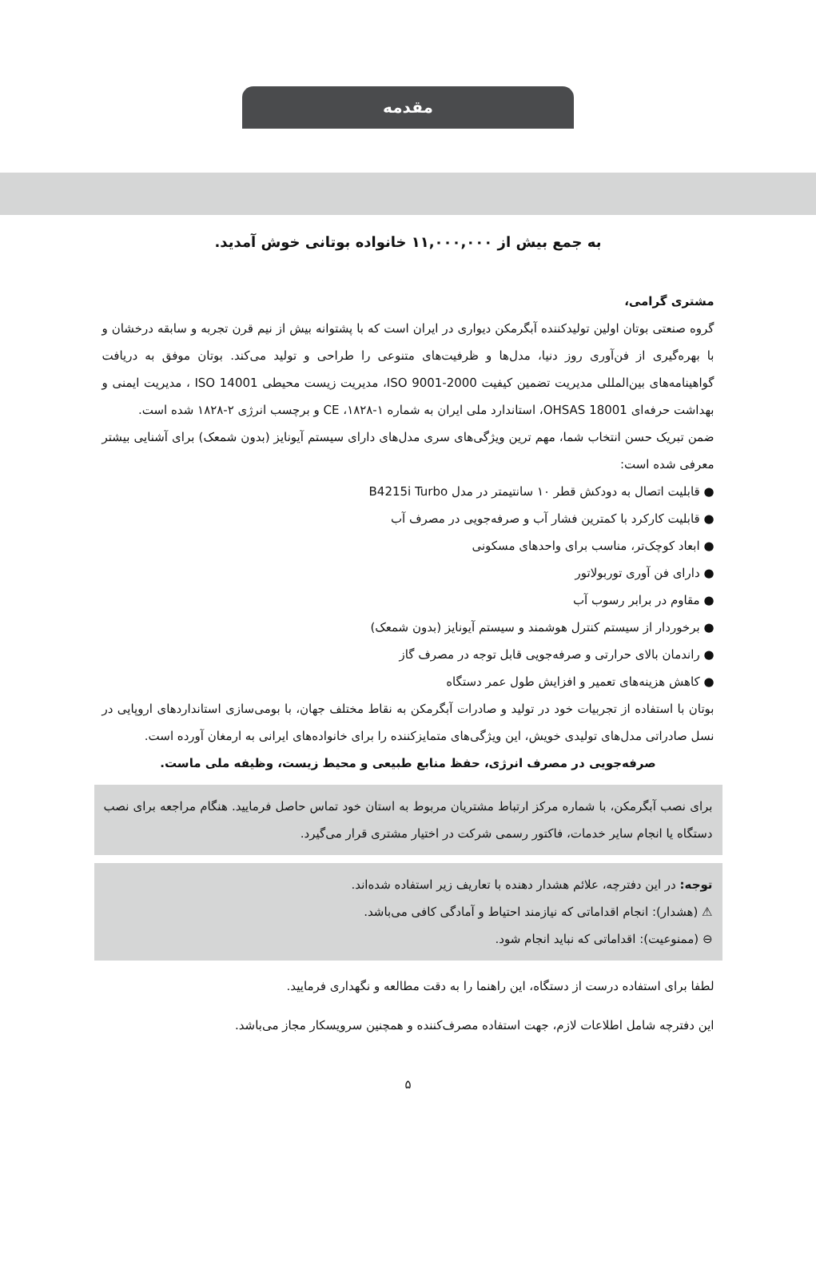مقدمه
به جمع بیش از ۱۱,۰۰۰,۰۰۰ خانواده بوتانی خوش آمدید.
مشتری گرامی،
گروه صنعتی بوتان اولین تولیدکننده آبگرمکن دیواری در ایران است که با پشتوانه بیش از نیم قرن تجربه و سابقه درخشان و با بهره‌گیری از فن‌آوری روز دنیا، مدل‌ها و ظرفیت‌های متنوعی را طراحی و تولید می‌کند. بوتان موفق به دریافت گواهینامه‌های بین‌المللی مدیریت تضمین کیفیت ISO 9001-2000، مدیریت زیست محیطی ISO 14001 ، مدیریت ایمنی و بهداشت حرفه‌ای OHSAS 18001، استاندارد ملی ایران به شماره ۱-۱۸۲۸، CE و برچسب انرژی ۲-۱۸۲۸ شده است.
ضمن تبریک حسن انتخاب شما، مهم ترین ویژگی‌های سری مدل‌های دارای سیستم آیونایز (بدون شمعک) برای آشنایی بیشتر معرفی شده است:
● قابلیت اتصال به دودکش قطر ۱۰ سانتیمتر در مدل B4215i Turbo
● قابلیت کارکرد با کمترین فشار آب و صرفه‌جویی در مصرف آب
● ابعاد کوچک‌تر، مناسب برای واحدهای مسکونی
● دارای فن آوری توربولاتور
● مقاوم در برابر رسوب آب
● برخوردار از سیستم کنترل هوشمند و سیستم آیونایز (بدون شمعک)
● راندمان بالای حرارتی و صرفه‌جویی قابل توجه در مصرف گاز
● کاهش هزینه‌های تعمیر و افزایش طول عمر دستگاه
بوتان با استفاده از تجربیات خود در تولید و صادرات آبگرمکن به نقاط مختلف جهان، با بومی‌سازی استانداردهای اروپایی در نسل صادراتی مدل‌های تولیدی خویش، این ویژگی‌های متمایزکننده را برای خانواده‌های ایرانی به ارمغان آورده است.
صرفه‌جویی در مصرف انرژی، حفظ منابع طبیعی و محیط زیست، وظیفه ملی ماست.
برای نصب آبگرمکن، با شماره مرکز ارتباط مشتریان مربوط به استان خود تماس حاصل فرمایید. هنگام مراجعه برای نصب دستگاه یا انجام سایر خدمات، فاکتور رسمی شرکت در اختیار مشتری قرار می‌گیرد.
توجه: در این دفترچه، علائم هشدار دهنده با تعاریف زیر استفاده شده‌اند.
⚠ (هشدار): انجام اقداماتی که نیازمند احتیاط و آمادگی کافی می‌باشد.
⊖ (ممنوعیت): اقداماتی که نباید انجام شود.
لطفا برای استفاده درست از دستگاه، این راهنما را به دقت مطالعه و نگهداری فرمایید.
این دفترچه شامل اطلاعات لازم، جهت استفاده مصرف‌کننده و همچنین سرویسکار مجاز می‌باشد.
۵